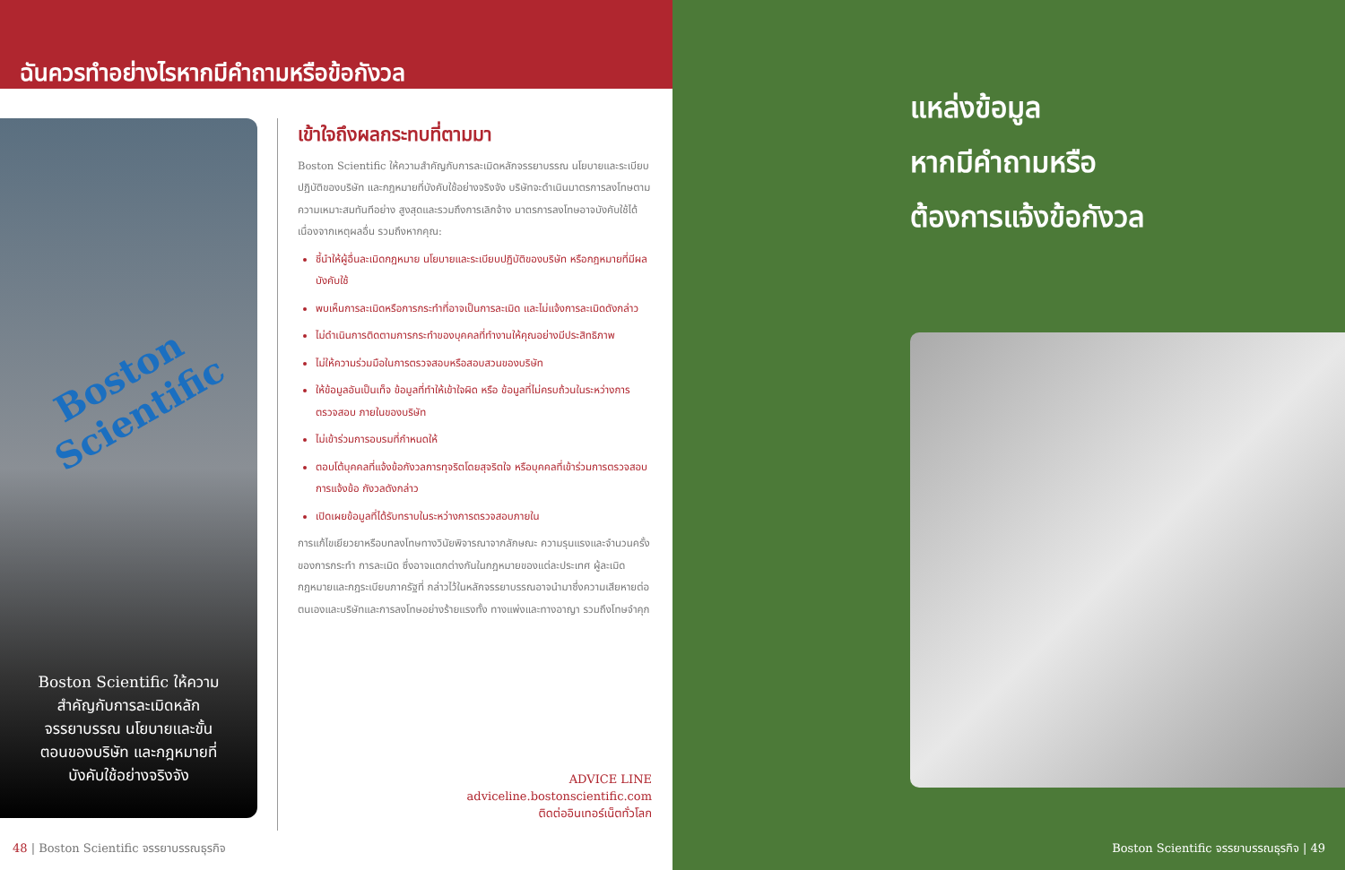ฉันควรทำอย่างไรหากมีคำถามหรือข้อกังวล
Boston Scientific
Boston Scientific ให้ความ
สำคัญกับการละเมิดหลัก
จรรยาบรรณ นโยบายและขั้น
ตอนของบริษัท และกฎหมายที่
บังคับใช้อย่างจริงจัง
เข้าใจถึงผลกระทบที่ตามมา
Boston Scientific ให้ความสำคัญกับการละเมิดหลักจรรยาบรรณ นโยบายและระเบียบปฏิบัติของบริษัท และกฎหมายที่บังคับใช้อย่างจริงจัง บริษัทจะดำเนินมาตรการลงโทษตามความเหมาะสมทันทีอย่าง สูงสุดและรวมถึงการเลิกจ้าง มาตรการลงโทษอาจบังคับใช้ได้เนื่องจากเหตุผลอื่น รวมถึงหากคุณ:
ชี้นำให้ผู้อื่นละเมิดกฎหมาย นโยบายและระเบียบปฏิบัติของบริษัท หรือกฎหมายที่มีผลบังคับใช้
พบเห็นการละเมิดหรือการกระทำที่อาจเป็นการละเมิด และไม่แจ้งการละเมิดดังกล่าว
ไม่ดำเนินการติดตามการกระทำของบุคคลที่ทำงานให้คุณอย่างมีประสิทธิภาพ
ไม่ให้ความร่วมมือในการตรวจสอบหรือสอบสวนของบริษัท
ให้ข้อมูลอันเป็นเท็จ ข้อมูลที่ทำให้เข้าใจผิด หรือ ข้อมูลที่ไม่ครบถ้วนในระหว่างการตรวจสอบ ภายในของบริษัท
ไม่เข้าร่วมการอบรมที่กำหนดให้
ตอบโต้บุคคลที่แจ้งข้อกังวลการทุจริตโดยสุจริตใจ หรือบุคคลที่เข้าร่วมการตรวจสอบการแจ้งข้อ กังวลดังกล่าว
เปิดเผยข้อมูลที่ได้รับทราบในระหว่างการตรวจสอบภายใน
การแก้ไขเยียวยาหรือบทลงโทษทางวินัยพิจารณาจากลักษณะ ความรุนแรงและจำนวนครั้งของการกระทำ การละเมิด ซึ่งอาจแตกต่างกันในกฎหมายของแต่ละประเทศ ผู้ละเมิดกฎหมายและกฎระเบียบภาครัฐที่ กล่าวไว้ในหลักจรรยาบรรณอาจนำมาซึ่งความเสียหายต่อตนเองและบริษัทและการลงโทษอย่างร้ายแรงทั้ง ทางแพ่งและทางอาญา รวมถึงโทษจำคุก
ADVICE LINE
adviceline.bostonscientific.com
ติดต่ออินเทอร์เน็ตทั่วโลก
48 | Boston Scientific จรรยาบรรณธุรกิจ
แหล่งข้อมูล
หากมีคำถามหรือ
ต้องการแจ้งข้อกังวล
Boston Scientific จรรยาบรรณธุรกิจ | 49